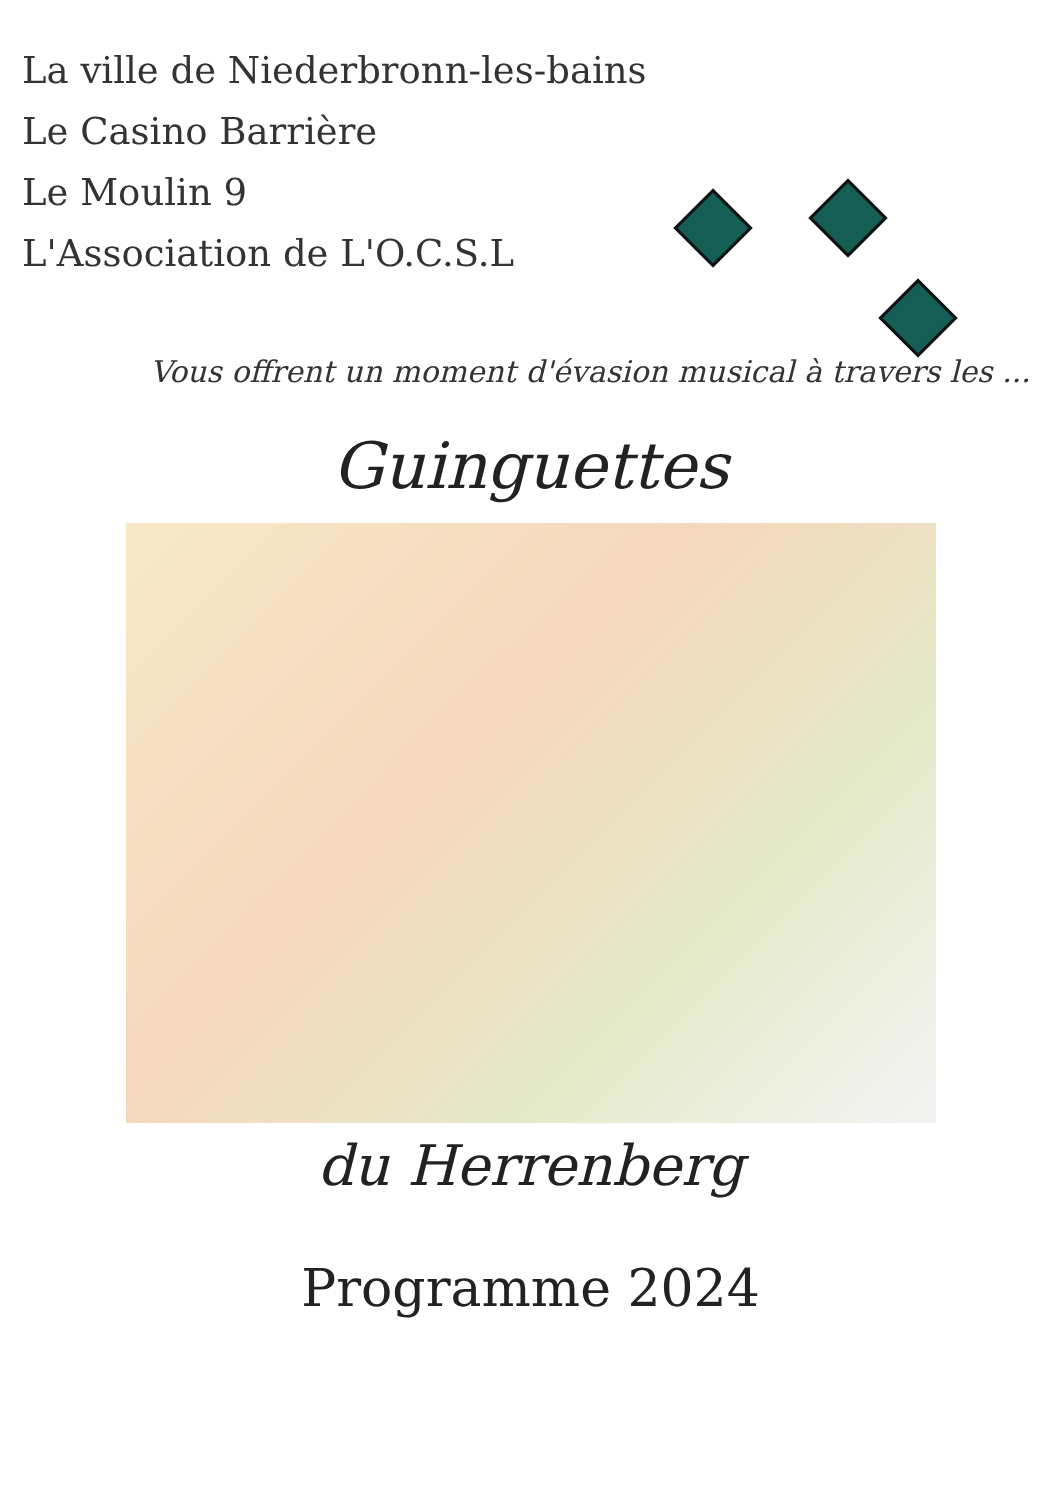La ville de Niederbronn-les-bains
Le Casino Barrière
Le Moulin 9
L'Association de L'O.C.S.L
Vous offrent un moment d'évasion musical à travers les ...
Guinguettes
du Herrenberg
Programme 2024